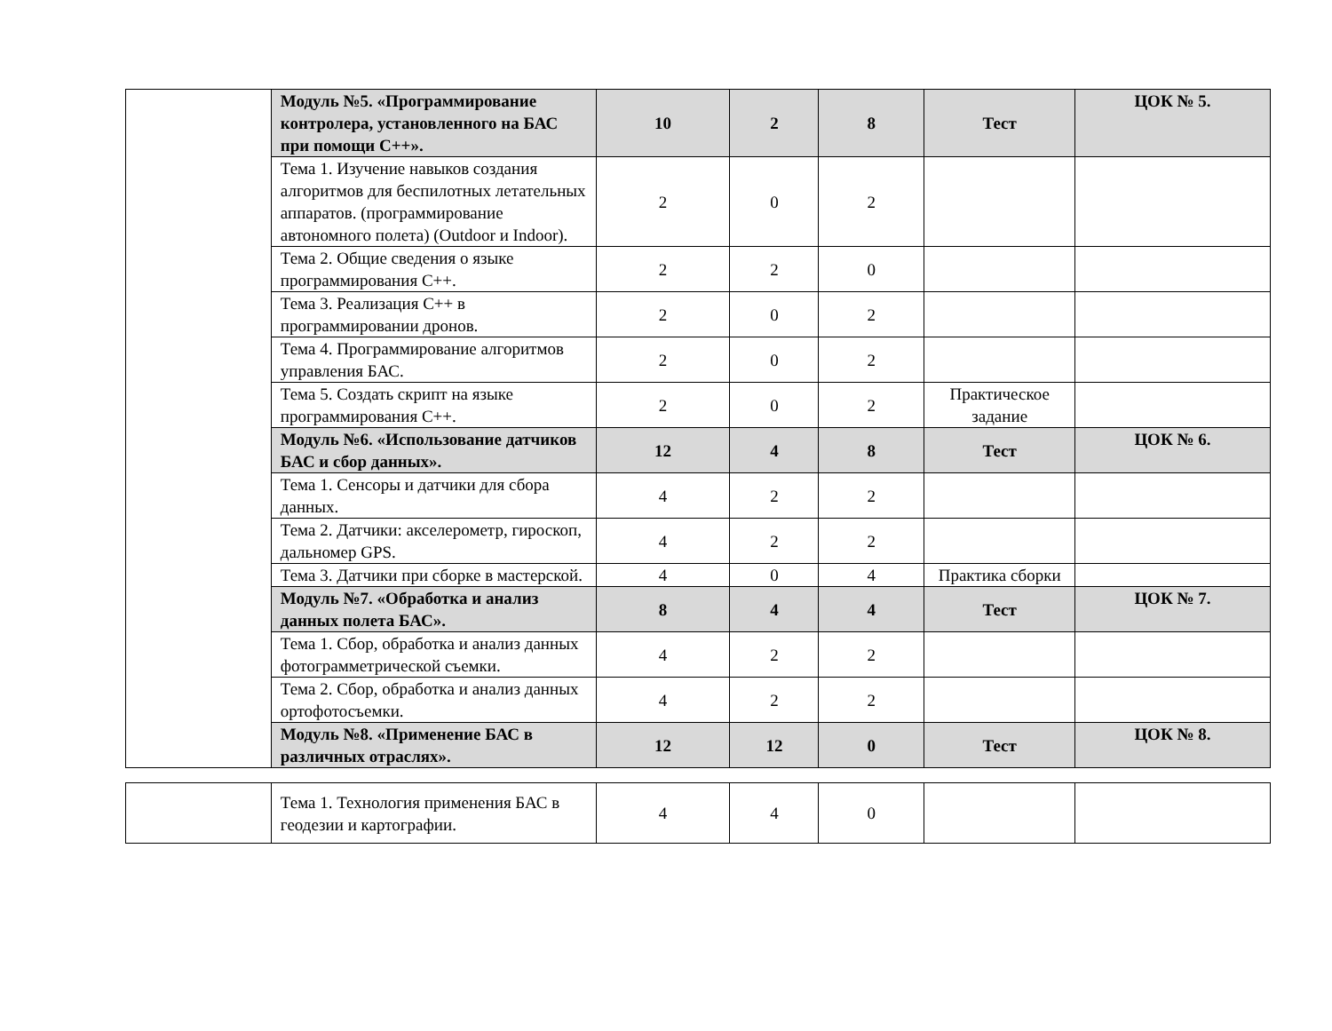| | Модуль №5. «Программирование контролера, установленного на БАС при помощи С++». | 10 | 2 | 8 | Тест | ЦОК № 5. |
| | Тема 1. Изучение навыков создания алгоритмов для беспилотных летательных аппаратов. (программирование автономного полета) (Outdoor и Indoor). | 2 | 0 | 2 | | |
| | Тема 2. Общие сведения о языке программирования С++. | 2 | 2 | 0 | | |
| | Тема 3. Реализация С++ в программировании дронов. | 2 | 0 | 2 | | |
| | Тема 4. Программирование алгоритмов управления БАС. | 2 | 0 | 2 | | |
| | Тема 5. Создать скрипт на языке программирования С++. | 2 | 0 | 2 | Практическое задание | |
| | Модуль №6. «Использование датчиков БАС и сбор данных». | 12 | 4 | 8 | Тест | ЦОК № 6. |
| | Тема 1. Сенсоры и датчики для сбора данных. | 4 | 2 | 2 | | |
| | Тема 2. Датчики: акселерометр, гироскоп, дальномер GPS. | 4 | 2 | 2 | | |
| | Тема 3. Датчики при сборке в мастерской. | 4 | 0 | 4 | Практика сборки | |
| | Модуль №7. «Обработка и анализ данных полета БАС». | 8 | 4 | 4 | Тест | ЦОК № 7. |
| | Тема 1. Сбор, обработка и анализ данных фотограмметрической съемки. | 4 | 2 | 2 | | |
| | Тема 2. Сбор, обработка и анализ данных ортофотосъемки. | 4 | 2 | 2 | | |
| | Модуль №8. «Применение БАС в различных отраслях». | 12 | 12 | 0 | Тест | ЦОК № 8. |
| | Тема 1. Технология применения БАС в геодезии и картографии. | 4 | 4 | 0 | | |